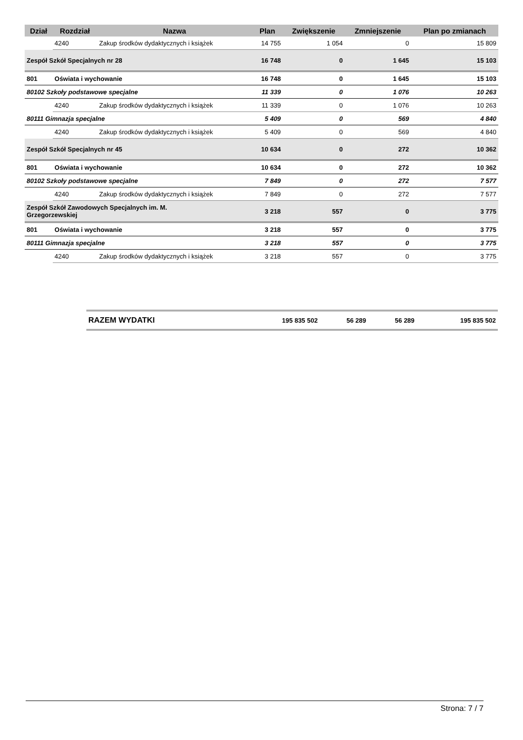| Dział | Rozdział | Nazwa | Plan | Zwiększenie | Zmniejszenie | Plan po zmianach |
| --- | --- | --- | --- | --- | --- | --- |
| | 4240 | Zakup środków dydaktycznych i książek | 14 755 | 1 054 | 0 | 15 809 |
| Zespół Szkół Specjalnych nr 28 | | | 16 748 | 0 | 1 645 | 15 103 |
| 801 | Oświata i wychowanie | | 16 748 | 0 | 1 645 | 15 103 |
| 80102 Szkoły podstawowe specjalne | | | 11 339 | 0 | 1 076 | 10 263 |
| | 4240 | Zakup środków dydaktycznych i książek | 11 339 | 0 | 1 076 | 10 263 |
| 80111 Gimnazja specjalne | | | 5 409 | 0 | 569 | 4 840 |
| | 4240 | Zakup środków dydaktycznych i książek | 5 409 | 0 | 569 | 4 840 |
| Zespół Szkół Specjalnych nr 45 | | | 10 634 | 0 | 272 | 10 362 |
| 801 | Oświata i wychowanie | | 10 634 | 0 | 272 | 10 362 |
| 80102 Szkoły podstawowe specjalne | | | 7 849 | 0 | 272 | 7 577 |
| | 4240 | Zakup środków dydaktycznych i książek | 7 849 | 0 | 272 | 7 577 |
| Zespół Szkół Zawodowych Specjalnych im. M. Grzegorzewskiej | | | 3 218 | 557 | 0 | 3 775 |
| 801 | Oświata i wychowanie | | 3 218 | 557 | 0 | 3 775 |
| 80111 Gimnazja specjalne | | | 3 218 | 557 | 0 | 3 775 |
| | 4240 | Zakup środków dydaktycznych i książek | 3 218 | 557 | 0 | 3 775 |
| RAZEM WYDATKI | 195 835 502 | 56 289 | 56 289 | 195 835 502 |
Strona: 7 / 7